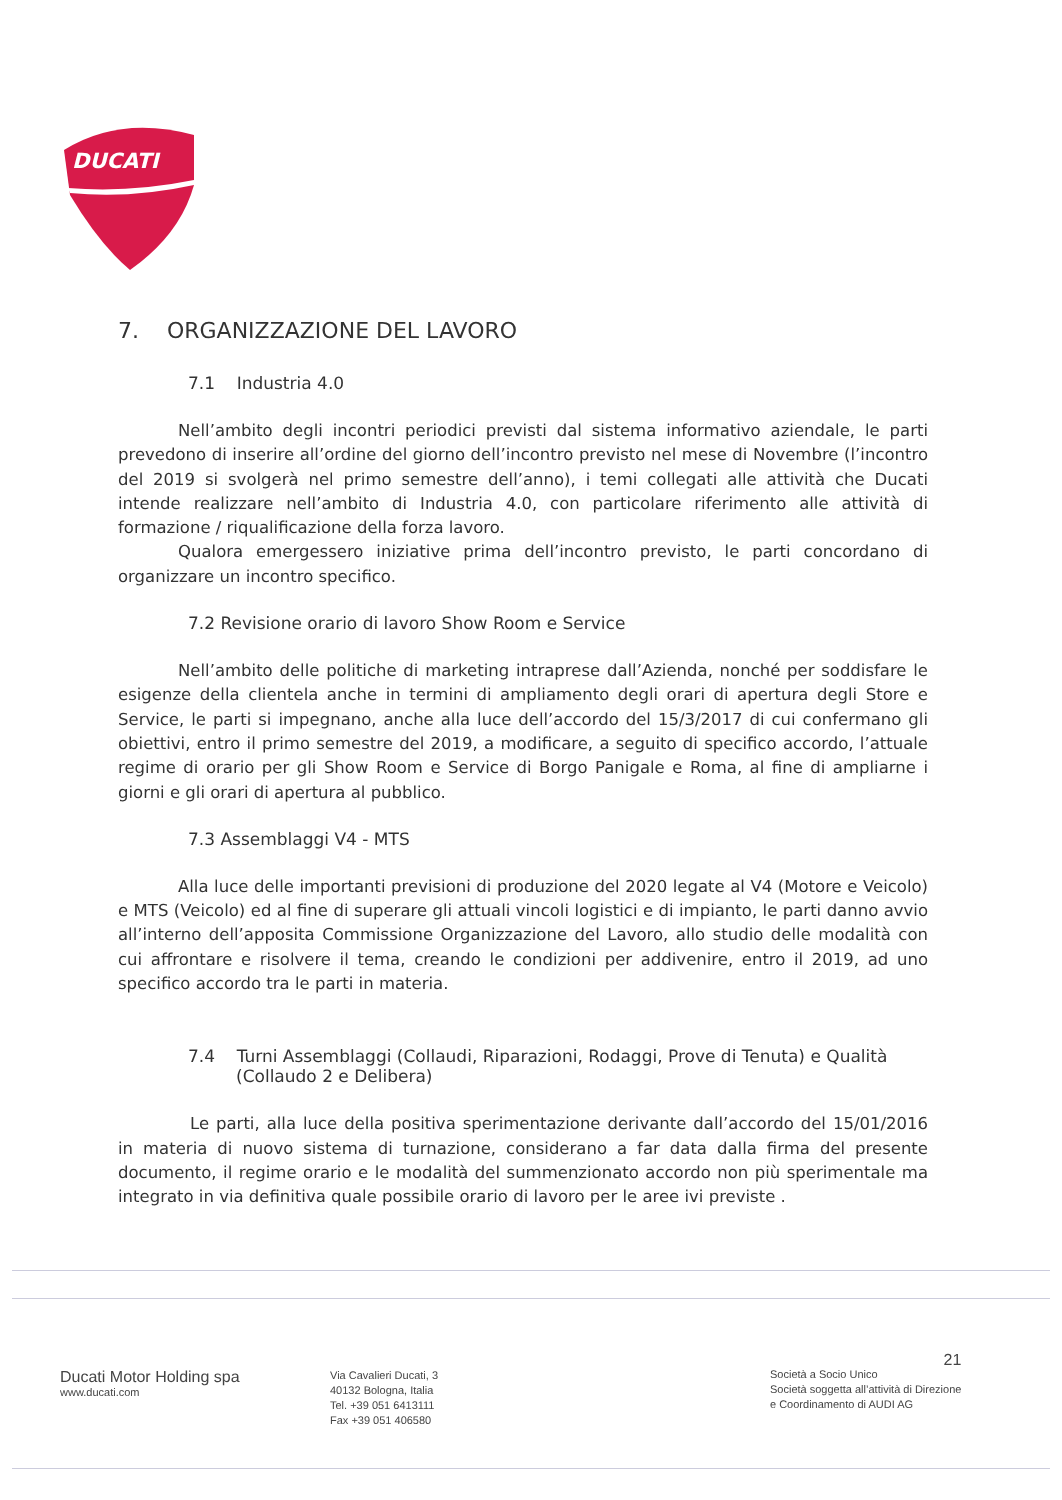DUCATI
7. ORGANIZZAZIONE DEL LAVORO
7.1 Industria 4.0
Nell’ambito degli incontri periodici previsti dal sistema informativo aziendale, le parti prevedono di inserire all’ordine del giorno dell’incontro previsto nel mese di Novembre (l’incontro del 2019 si svolgerà nel primo semestre dell’anno), i temi collegati alle attività che Ducati intende realizzare nell’ambito di Industria 4.0, con particolare riferimento alle attività di formazione / riqualificazione della forza lavoro.
Qualora emergessero iniziative prima dell’incontro previsto, le parti concordano di organizzare un incontro specifico.
7.2 Revisione orario di lavoro Show Room e Service
Nell’ambito delle politiche di marketing intraprese dall’Azienda, nonché per soddisfare le esigenze della clientela anche in termini di ampliamento degli orari di apertura degli Store e Service, le parti si impegnano, anche alla luce dell’accordo del 15/3/2017 di cui confermano gli obiettivi, entro il primo semestre del 2019, a modificare, a seguito di specifico accordo, l’attuale regime di orario per gli Show Room e Service di Borgo Panigale e Roma, al fine di ampliarne i giorni e gli orari di apertura al pubblico.
7.3 Assemblaggi V4 - MTS
Alla luce delle importanti previsioni di produzione del 2020 legate al V4 (Motore e Veicolo) e MTS (Veicolo) ed al fine di superare gli attuali vincoli logistici e di impianto, le parti danno avvio all’interno dell’apposita Commissione Organizzazione del Lavoro, allo studio delle modalità con cui affrontare e risolvere il tema, creando le condizioni per addivenire, entro il 2019, ad uno specifico accordo tra le parti in materia.
7.4 Turni Assemblaggi (Collaudi, Riparazioni, Rodaggi, Prove di Tenuta) e Qualità (Collaudo 2 e Delibera)
Le parti, alla luce della positiva sperimentazione derivante dall’accordo del 15/01/2016 in materia di nuovo sistema di turnazione, considerano a far data dalla firma del presente documento, il regime orario e le modalità del summenzionato accordo non più sperimentale ma integrato in via definitiva quale possibile orario di lavoro per le aree ivi previste .
Ducati Motor Holding spa
www.ducati.com
Via Cavalieri Ducati, 3
40132 Bologna, Italia
Tel. +39 051 6413111
Fax +39 051 406580
21
Società a Socio Unico
Società soggetta all’attività di Direzione
e Coordinamento di AUDI AG